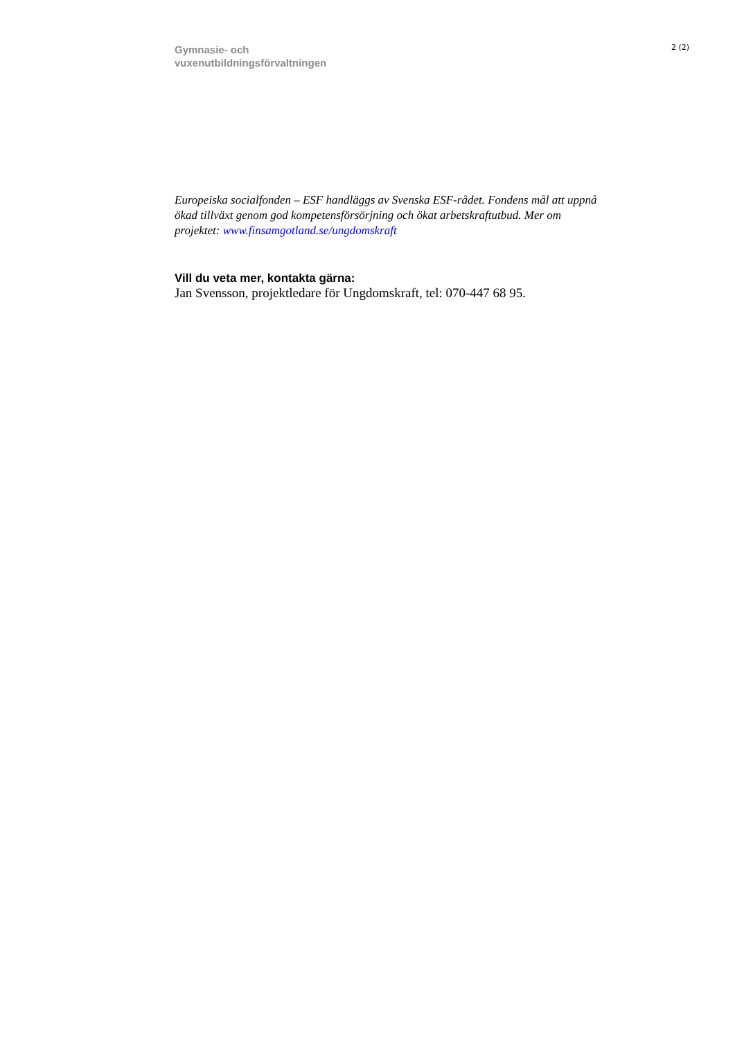Gymnasie- och
vuxenutbildningsförvaltningen
2 (2)
Europeiska socialfonden – ESF handläggs av Svenska ESF-rådet. Fondens mål att uppnå ökad tillväxt genom god kompetensförsörjning och ökat arbetskraftutbud. Mer om projektet: www.finsamgotland.se/ungdomskraft
Vill du veta mer, kontakta gärna:
Jan Svensson, projektledare för Ungdomskraft, tel: 070-447 68 95.